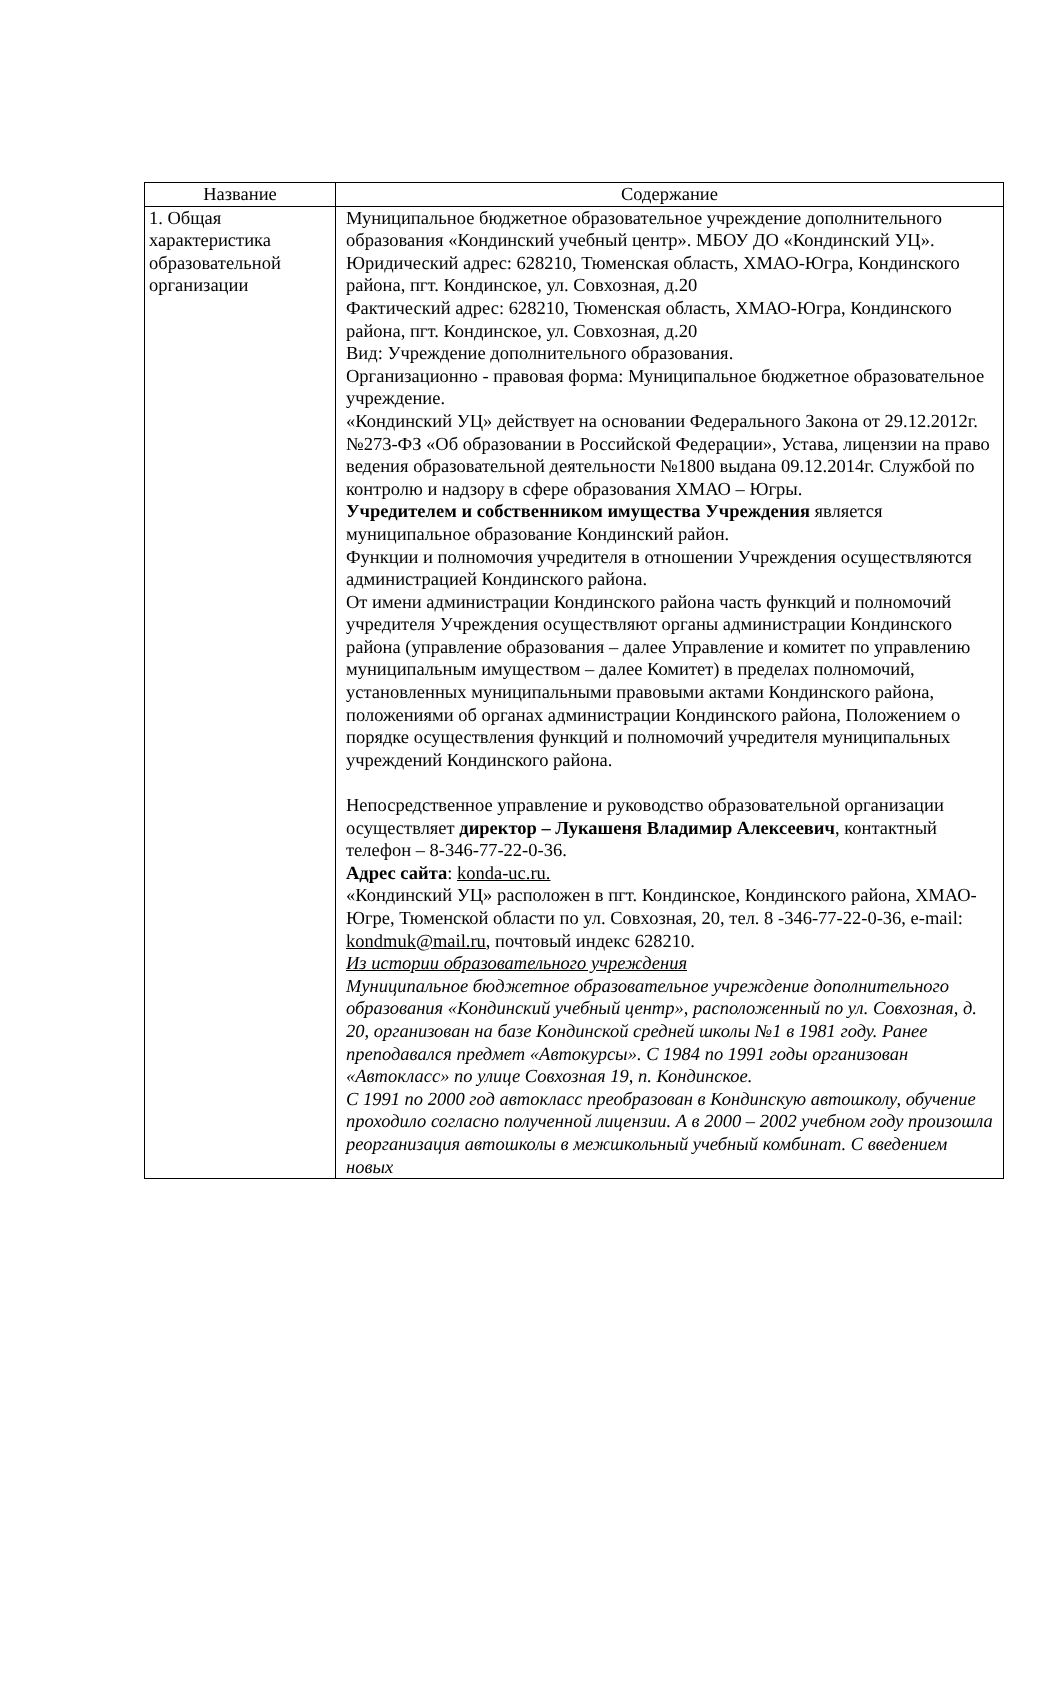| Название | Содержание |
| --- | --- |
| 1. Общая характеристика образовательной организации | Муниципальное бюджетное образовательное учреждение дополнительного образования «Кондинский учебный центр». МБОУ ДО «Кондинский УЦ». Юридический адрес: 628210, Тюменская область, ХМАО-Югра, Кондинского района, пгт. Кондинское, ул. Совхозная, д.20 Фактический адрес: 628210, Тюменская область, ХМАО-Югра, Кондинского района, пгт. Кондинское, ул. Совхозная, д.20 Вид: Учреждение дополнительного образования. Организационно - правовая форма: Муниципальное бюджетное образовательное учреждение. «Кондинский УЦ» действует на основании Федерального Закона от 29.12.2012г. №273-ФЗ «Об образовании в Российской Федерации», Устава, лицензии на право ведения образовательной деятельности №1800 выдана 09.12.2014г. Службой по контролю и надзору в сфере образования ХМАО – Югры. Учредителем и собственником имущества Учреждения является муниципальное образование Кондинский район. Функции и полномочия учредителя в отношении Учреждения осуществляются администрацией Кондинского района. От имени администрации Кондинского района часть функций и полномочий учредителя Учреждения осуществляют органы администрации Кондинского района (управление образования – далее Управление и комитет по управлению муниципальным имуществом – далее Комитет) в пределах полномочий, установленных муниципальными правовыми актами Кондинского района, положениями об органах администрации Кондинского района, Положением о порядке осуществления функций и полномочий учредителя муниципальных учреждений Кондинского района. Непосредственное управление и руководство образовательной организации осуществляет директор – Лукашеня Владимир Алексеевич , контактный телефон – 8-346-77-22-0-36. Адрес сайта : konda-uc.ru. «Кондинский УЦ» расположен в пгт. Кондинское, Кондинского района, ХМАО-Югре, Тюменской области по ул. Совхозная, 20, тел. 8 -346-77-22-0-36, e-mail: kondmuk@mail.ru , почтовый индекс 628210. Из истории образовательного учреждения Муниципальное бюджетное образовательное учреждение дополнительного образования «Кондинский учебный центр», расположенный по ул. Совхозная, д. 20, организован на базе Кондинской средней школы №1 в 1981 году. Ранее преподавался предмет «Автокурсы». С 1984 по 1991 годы организован «Автокласс» по улице Совхозная 19, п. Кондинское. С 1991 по 2000 год автокласс преобразован в Кондинскую автошколу, обучение проходило согласно полученной лицензии. А в 2000 – 2002 учебном году произошла реорганизация автошколы в межшкольный учебный комбинат. С введением новых |